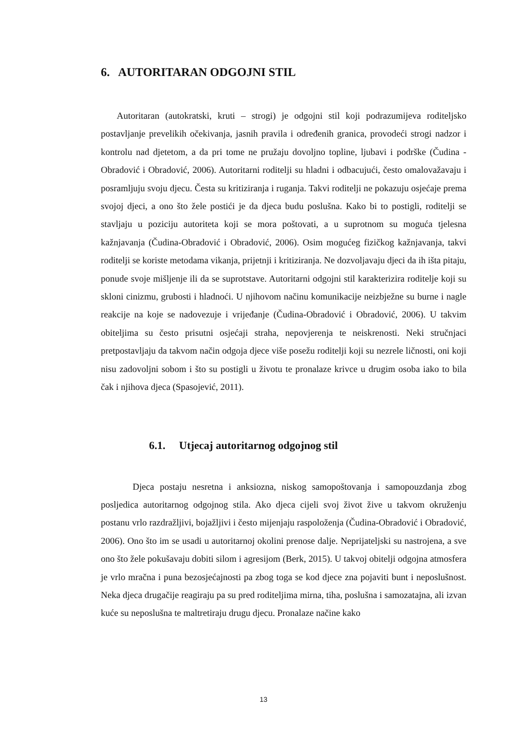6. AUTORITARAN ODGOJNI STIL
Autoritaran (autokratski, kruti – strogi) je odgojni stil koji podrazumijeva roditeljsko postavljanje prevelikih očekivanja, jasnih pravila i određenih granica, provodeći strogi nadzor i kontrolu nad djetetom, a da pri tome ne pružaju dovoljno topline, ljubavi i podrške (Čudina - Obradović i Obradović, 2006). Autoritarni roditelji su hladni i odbacujući, često omalovažavaju i posramljuju svoju djecu. Česta su kritiziranja i ruganja. Takvi roditelji ne pokazuju osjećaje prema svojoj djeci, a ono što žele postići je da djeca budu poslušna. Kako bi to postigli, roditelji se stavljaju u poziciju autoriteta koji se mora poštovati, a u suprotnom su moguća tjelesna kažnjavanja (Čudina-Obradović i Obradović, 2006). Osim mogućeg fizičkog kažnjavanja, takvi roditelji se koriste metodama vikanja, prijetnji i kritiziranja. Ne dozvoljavaju djeci da ih išta pitaju, ponude svoje mišljenje ili da se suprotstave. Autoritarni odgojni stil karakterizira roditelje koji su skloni cinizmu, grubosti i hladnoći. U njihovom načinu komunikacije neizbježne su burne i nagle reakcije na koje se nadovezuje i vrijeđanje (Čudina-Obradović i Obradović, 2006). U takvim obiteljima su često prisutni osjećaji straha, nepovjerenja te neiskrenosti. Neki stručnjaci pretpostavljaju da takvom način odgoja djece više posežu roditelji koji su nezrele ličnosti, oni koji nisu zadovoljni sobom i što su postigli u životu te pronalaze krivce u drugim osoba iako to bila čak i njihova djeca (Spasojević, 2011).
6.1. Utjecaj autoritarnog odgojnog stil
Djeca postaju nesretna i anksiozna, niskog samopoštovanja i samopouzdanja zbog posljedica autoritarnog odgojnog stila. Ako djeca cijeli svoj život žive u takvom okruženju postanu vrlo razdražljivi, bojažljivi i često mijenjaju raspoloženja (Čudina-Obradović i Obradović, 2006). Ono što im se usadi u autoritarnoj okolini prenose dalje. Neprijateljski su nastrojena, a sve ono što žele pokušavaju dobiti silom i agresijom (Berk, 2015). U takvoj obitelji odgojna atmosfera je vrlo mračna i puna bezosjećajnosti pa zbog toga se kod djece zna pojaviti bunt i neposlušnost. Neka djeca drugačije reagiraju pa su pred roditeljima mirna, tiha, poslušna i samozatajna, ali izvan kuće su neposlušna te maltretiraju drugu djecu. Pronalaze načine kako
13